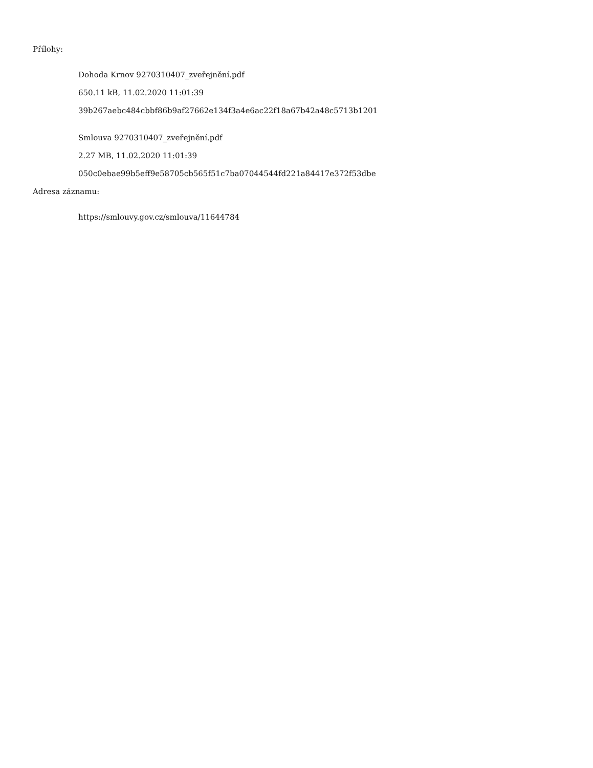Přílohy:
Dohoda Krnov 9270310407_zveřejnění.pdf
650.11 kB, 11.02.2020 11:01:39
39b267aebc484cbbf86b9af27662e134f3a4e6ac22f18a67b42a48c5713b1201
Smlouva 9270310407_zveřejnění.pdf
2.27 MB, 11.02.2020 11:01:39
050c0ebae99b5eff9e58705cb565f51c7ba07044544fd221a84417e372f53dbe
Adresa záznamu:
https://smlouvy.gov.cz/smlouva/11644784